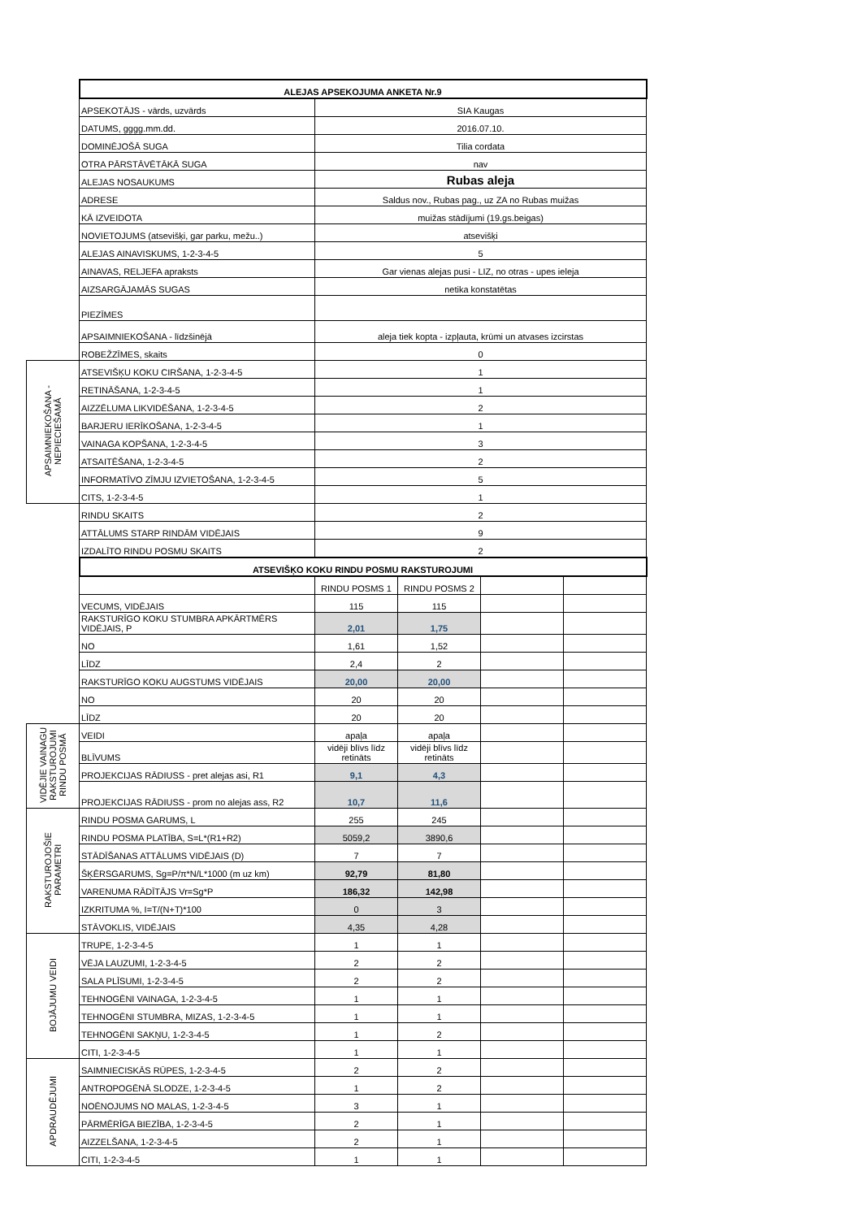| | ALEJAS APSEKOJUMA ANKETA Nr.9 | | | | |
| | APSEKOTĀJS - vārds, uzvārds | SIA Kaugas | | | |
| | DATUMS, gggg.mm.dd. | 2016.07.10. | | | |
| | DOMINĒJOŠĀ SUGA | Tilia cordata | | | |
| | OTRA PĀRSTĀVĒTĀKĀ SUGA | nav | | | |
| | ALEJAS NOSAUKUMS | Rubas aleja | | | |
| | ADRESE | Saldus nov., Rubas pag., uz ZA no Rubas muižas | | | |
| | KĀ IZVEIDOTA | muižas stādījumi (19.gs.beigas) | | | |
| | NOVIETOJUMS (atsevišķi, gar parku, mežu..) | atsevišķi | | | |
| | ALEJAS AINAVISKUMS, 1-2-3-4-5 | 5 | | | |
| | AINAVAS, RELJEFA apraksts | Gar vienas alejas pusi - LIZ, no otras - upes ieleja | | | |
| | AIZSARGĀJAMĀS SUGAS | netika konstatētas | | | |
| | PIEZĪMES | | | | |
| | APSAIMNIEKOŠANA - līdzšinējā | aleja tiek kopta - izpļauta, krūmi un atvases izcirstas | | | |
| | ROBEŽZĪMES, skaits | 0 | | | |
| APSAIMNIEKOŠANA - NEPIECIEŠAMĀ | ATSEVIŠĶU KOKU CIRŠANA, 1-2-3-4-5 | 1 | | | |
| | RETINĀŠANA, 1-2-3-4-5 | 1 | | | |
| | AIZZĒLUMA LIKVIDĒŠANA, 1-2-3-4-5 | 2 | | | |
| | BARJERU IERĪKOŠANA, 1-2-3-4-5 | 1 | | | |
| | VAINAGA KOPŠANA, 1-2-3-4-5 | 3 | | | |
| | ATSAITĒŠANA, 1-2-3-4-5 | 2 | | | |
| | INFORMATĪVO ZĪMJU IZVIETOŠANA, 1-2-3-4-5 | 5 | | | |
| | CITS, 1-2-3-4-5 | 1 | | | |
| | RINDU SKAITS | 2 | | | |
| | ATTĀLUMS STARP RINDĀM VIDĒJAIS | 9 | | | |
| | IZDALĪTO RINDU POSMU SKAITS | 2 | | | |
| | ATSEVIŠĶO KOKU RINDU POSMU RAKSTUROJUMI | | | | |
| | | RINDU POSMS 1 | RINDU POSMS 2 | | |
| | VECUMS, VIDĒJAIS | 115 | 115 | | |
| | RAKSTURĪGO KOKU STUMBRA APKĀRTMĒRS VIDĒJAIS, P | 2,01 | 1,75 | | |
| | NO | 1,61 | 1,52 | | |
| | LĪDZ | 2,4 | 2 | | |
| | RAKSTURĪGO KOKU AUGSTUMS VIDĒJAIS | 20,00 | 20,00 | | |
| | NO | 20 | 20 | | |
| | LĪDZ | 20 | 20 | | |
| VIDĒJIE VAINAGU RAKSTUROJUMI RINDU POSMĀ | VEIDI | apaļa | apaļa | | |
| | BLĪVUMS | vidēji blīvs līdz retināts | vidēji blīvs līdz retināts | | |
| | PROJEKCIJAS RĀDIUSS - pret alejas asi, R1 | 9,1 | 4,3 | | |
| | PROJEKCIJAS RĀDIUSS - prom no alejas ass, R2 | 10,7 | 11,6 | | |
| RAKSTUROJOŠIE PARAMETRI | RINDU POSMA GARUMS, L | 255 | 245 | | |
| | RINDU POSMA PLATĪBA, S=L*(R1+R2) | 5059,2 | 3890,6 | | |
| | STĀDĪŠANAS ATTĀLUMS VIDĒJAIS (D) | 7 | 7 | | |
| | ŠĶĒRSGARUMS, Sg=P/π*N/L*1000 (m uz km) | 92,79 | 81,80 | | |
| | VARENUMA RĀDĪTĀJS Vr=Sg*P | 186,32 | 142,98 | | |
| | IZKRITUMA %, I=T/(N+T)*100 | 0 | 3 | | |
| | STĀVOKLIS, VIDĒJAIS | 4,35 | 4,28 | | |
| BOJĀJUMU VEIDI | TRUPE, 1-2-3-4-5 | 1 | 1 | | |
| | VĒJA LAUZUMI, 1-2-3-4-5 | 2 | 2 | | |
| | SALA PLĪSUMI, 1-2-3-4-5 | 2 | 2 | | |
| | TEHNOGĒNI VAINAGA, 1-2-3-4-5 | 1 | 1 | | |
| | TEHNOGĒNI STUMBRA, MIZAS, 1-2-3-4-5 | 1 | 1 | | |
| | TEHNOGĒNI SAKŅU, 1-2-3-4-5 | 1 | 2 | | |
| | CITI, 1-2-3-4-5 | 1 | 1 | | |
| APDRAUDĒJUMI | SAIMNIECISKĀS RŪPES, 1-2-3-4-5 | 2 | 2 | | |
| | ANTROPOGĒNĀ SLODZE, 1-2-3-4-5 | 1 | 2 | | |
| | NOĒNOJUMS NO MALAS, 1-2-3-4-5 | 3 | 1 | | |
| | PĀRMĒRĪGA BIEZĪBA, 1-2-3-4-5 | 2 | 1 | | |
| | AIZZELŠANA, 1-2-3-4-5 | 2 | 1 | | |
| | CITI, 1-2-3-4-5 | 1 | 1 | | |